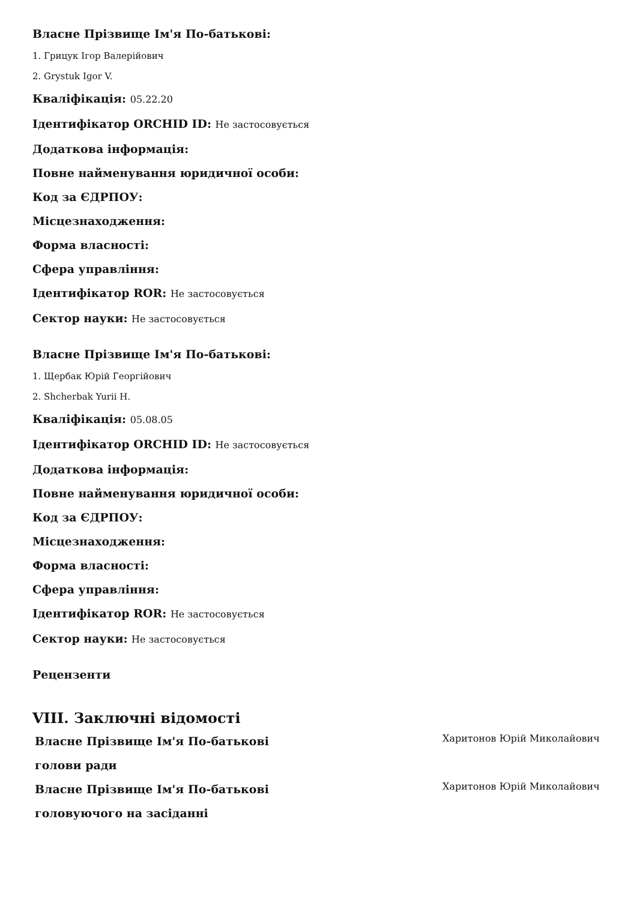Власне Прізвище Ім'я По-батькові:
1. Грицук Ігор Валерійович
2. Grystuk Igor V.
Кваліфікація: 05.22.20
Ідентифікатор ORCHID ID: Не застосовується
Додаткова інформація:
Повне найменування юридичної особи:
Код за ЄДРПОУ:
Місцезнаходження:
Форма власності:
Сфера управління:
Ідентифікатор ROR: Не застосовується
Сектор науки: Не застосовується
Власне Прізвище Ім'я По-батькові:
1. Щербак Юрій Георгійович
2. Shcherbak Yurii H.
Кваліфікація: 05.08.05
Ідентифікатор ORCHID ID: Не застосовується
Додаткова інформація:
Повне найменування юридичної особи:
Код за ЄДРПОУ:
Місцезнаходження:
Форма власності:
Сфера управління:
Ідентифікатор ROR: Не застосовується
Сектор науки: Не застосовується
Рецензенти
VIII. Заключні відомості
Власне Прізвище Ім'я По-батькові голови ради
Харитонов Юрій Миколайович
Власне Прізвище Ім'я По-батькові головуючого на засіданні
Харитонов Юрій Миколайович